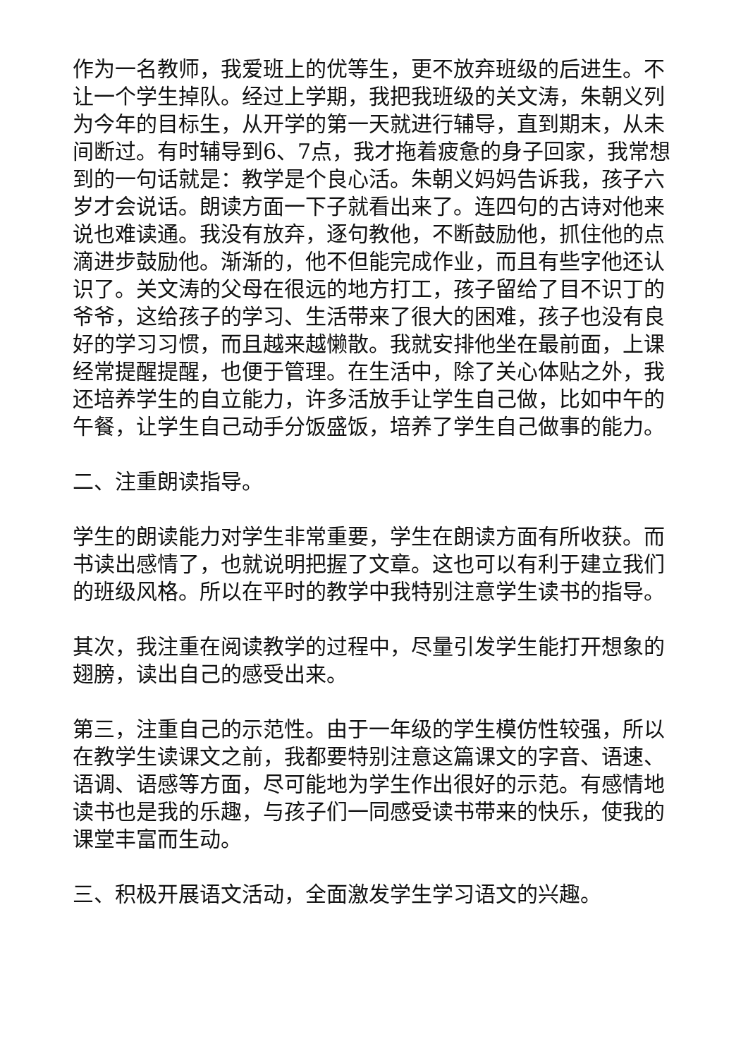作为一名教师，我爱班上的优等生，更不放弃班级的后进生。不让一个学生掉队。经过上学期，我把我班级的关文涛，朱朝义列为今年的目标生，从开学的第一天就进行辅导，直到期末，从未间断过。有时辅导到6、7点，我才拖着疲惫的身子回家，我常想到的一句话就是：教学是个良心活。朱朝义妈妈告诉我，孩子六岁才会说话。朗读方面一下子就看出来了。连四句的古诗对他来说也难读通。我没有放弃，逐句教他，不断鼓励他，抓住他的点滴进步鼓励他。渐渐的，他不但能完成作业，而且有些字他还认识了。关文涛的父母在很远的地方打工，孩子留给了目不识丁的爷爷，这给孩子的学习、生活带来了很大的困难，孩子也没有良好的学习习惯，而且越来越懒散。我就安排他坐在最前面，上课经常提醒提醒，也便于管理。在生活中，除了关心体贴之外，我还培养学生的自立能力，许多活放手让学生自己做，比如中午的午餐，让学生自己动手分饭盛饭，培养了学生自己做事的能力。
二、注重朗读指导。
学生的朗读能力对学生非常重要，学生在朗读方面有所收获。而书读出感情了，也就说明把握了文章。这也可以有利于建立我们的班级风格。所以在平时的教学中我特别注意学生读书的指导。
其次，我注重在阅读教学的过程中，尽量引发学生能打开想象的翅膀，读出自己的感受出来。
第三，注重自己的示范性。由于一年级的学生模仿性较强，所以在教学生读课文之前，我都要特别注意这篇课文的字音、语速、语调、语感等方面，尽可能地为学生作出很好的示范。有感情地读书也是我的乐趣，与孩子们一同感受读书带来的快乐，使我的课堂丰富而生动。
三、积极开展语文活动，全面激发学生学习语文的兴趣。